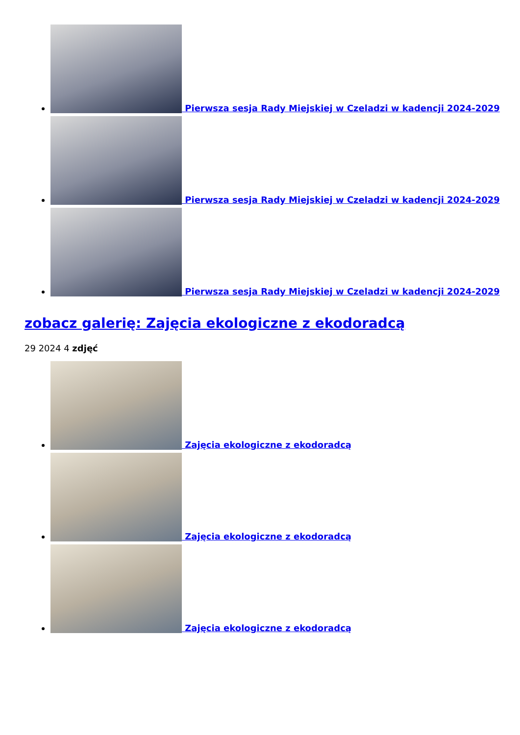Pierwsza sesja Rady Miejskiej w Czeladzi w kadencji 2024-2029
Pierwsza sesja Rady Miejskiej w Czeladzi w kadencji 2024-2029
Pierwsza sesja Rady Miejskiej w Czeladzi w kadencji 2024-2029
zobacz galerię: Zajęcia ekologiczne z ekodoradcą
29 2024 4 zdjęć
Zajęcia ekologiczne z ekodoradcą
Zajęcia ekologiczne z ekodoradcą
Zajęcia ekologiczne z ekodoradcą